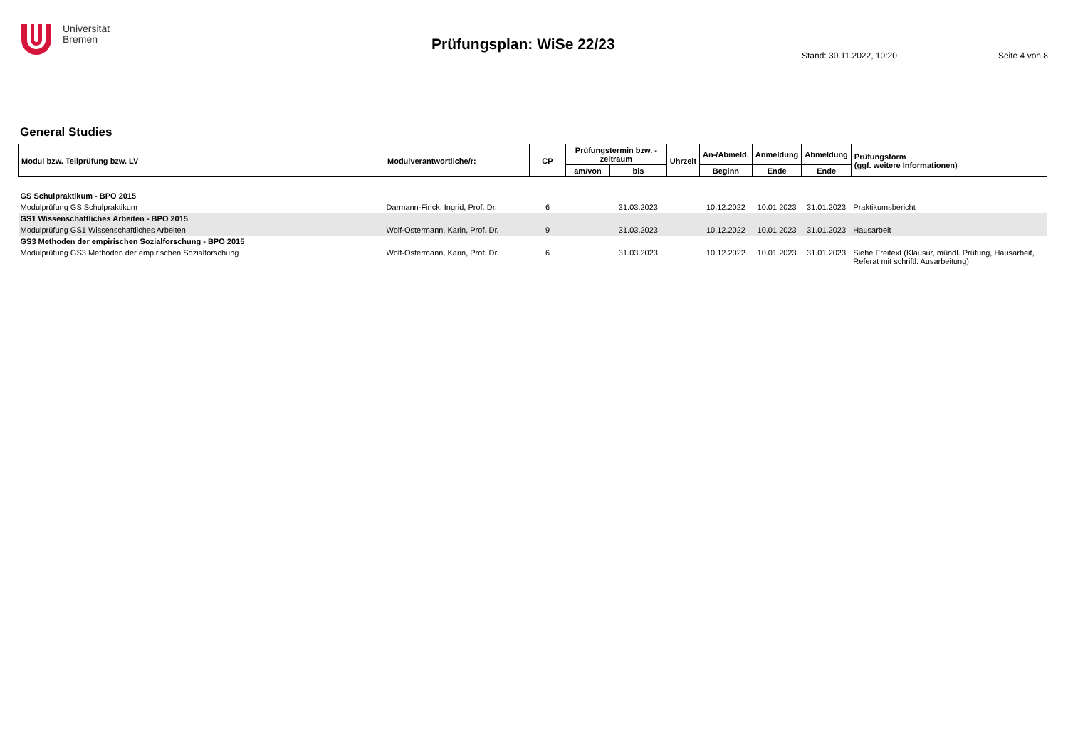Universität
Bremen
Prüfungsplan: WiSe 22/23
Stand: 30.11.2022, 10:20 Seite 4 von 8
General Studies
| Modul bzw. Teilprüfung bzw. LV | Modulverantwortliche/r: | CP | Prüfungstermin bzw. -zeitraum | | Uhrzeit | An-/Abmeld. | Anmeldung | Abmeldung | Prüfungsform (ggf. weitere Informationen) |
| --- | --- | --- | --- | --- | --- | --- | --- | --- | --- |
| | | | am/von | bis | | Beginn | Ende | Ende | |
| GS Schulpraktikum - BPO 2015 | | | | | | | | | |
| Modulprüfung GS Schulpraktikum | Darmann-Finck, Ingrid, Prof. Dr. | 6 | | 31.03.2023 | | 10.12.2022 | 10.01.2023 | 31.01.2023 | Praktikumsbericht |
| GS1 Wissenschaftliches Arbeiten - BPO 2015 | | | | | | | | | |
| Modulprüfung GS1 Wissenschaftliches Arbeiten | Wolf-Ostermann, Karin, Prof. Dr. | 9 | | 31.03.2023 | | 10.12.2022 | 10.01.2023 | 31.01.2023 | Hausarbeit |
| GS3 Methoden der empirischen Sozialforschung - BPO 2015 | | | | | | | | | |
| Modulprüfung GS3 Methoden der empirischen Sozialforschung | Wolf-Ostermann, Karin, Prof. Dr. | 6 | | 31.03.2023 | | 10.12.2022 | 10.01.2023 | 31.01.2023 | Siehe Freitext (Klausur, mündl. Prüfung, Hausarbeit, Referat mit schriftl. Ausarbeitung) |